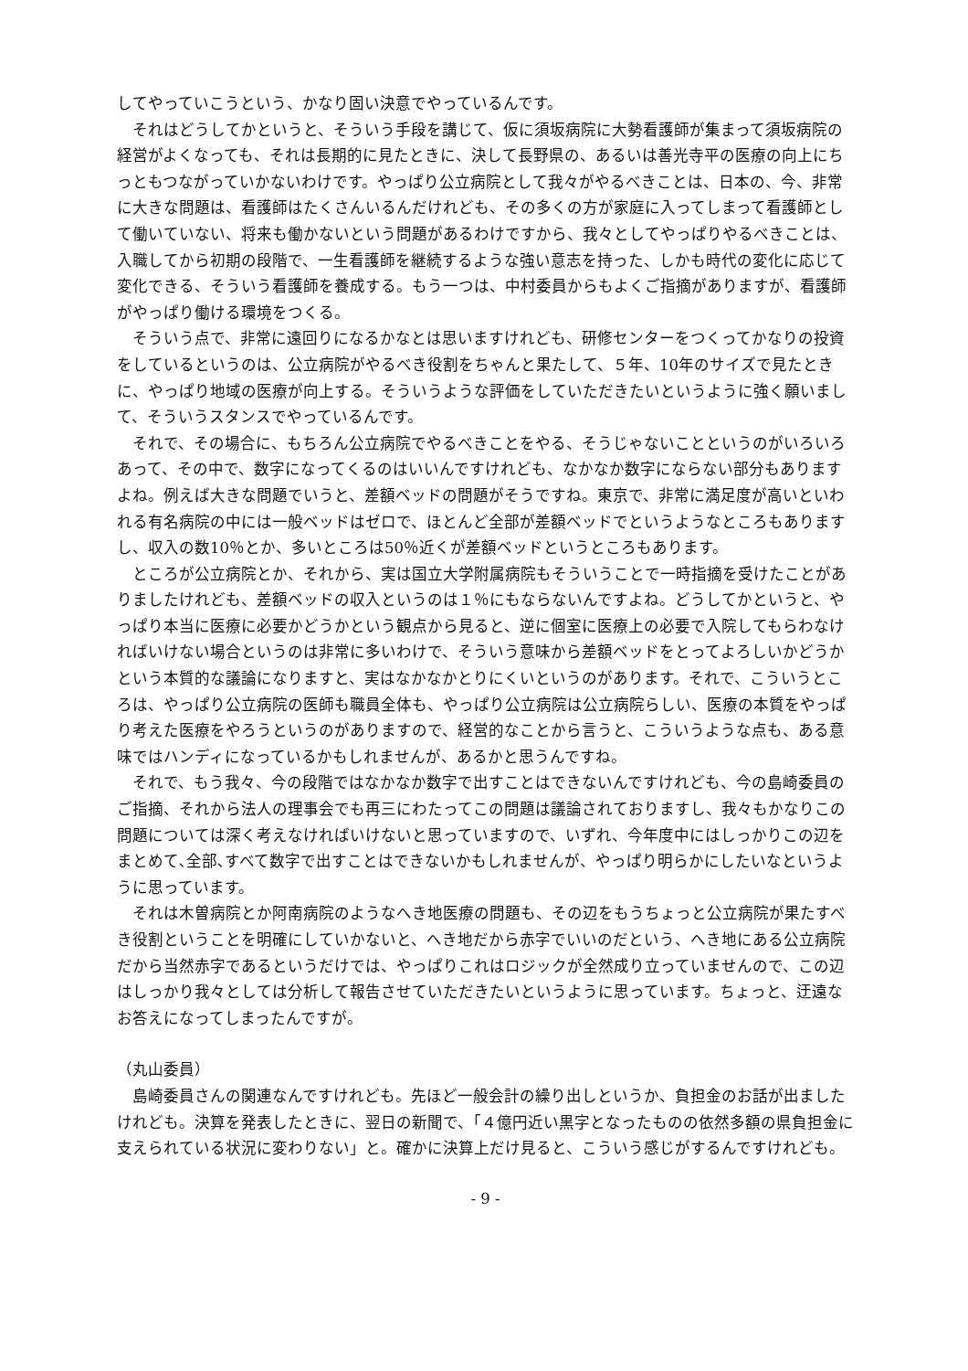してやっていこうという、かなり固い決意でやっているんです。
それはどうしてかというと、そういう手段を講じて、仮に須坂病院に大勢看護師が集まって須坂病院の経営がよくなっても、それは長期的に見たときに、決して長野県の、あるいは善光寺平の医療の向上にちっともつながっていかないわけです。やっぱり公立病院として我々がやるべきことは、日本の、今、非常に大きな問題は、看護師はたくさんいるんだけれども、その多くの方が家庭に入ってしまって看護師として働いていない、将来も働かないという問題があるわけですから、我々としてやっぱりやるべきことは、入職してから初期の段階で、一生看護師を継続するような強い意志を持った、しかも時代の変化に応じて変化できる、そういう看護師を養成する。もう一つは、中村委員からもよくご指摘がありますが、看護師がやっぱり働ける環境をつくる。
そういう点で、非常に遠回りになるかなとは思いますけれども、研修センターをつくってかなりの投資をしているというのは、公立病院がやるべき役割をちゃんと果たして、５年、10年のサイズで見たときに、やっぱり地域の医療が向上する。そういうような評価をしていただきたいというように強く願いまして、そういうスタンスでやっているんです。
それで、その場合に、もちろん公立病院でやるべきことをやる、そうじゃないことというのがいろいろあって、その中で、数字になってくるのはいいんですけれども、なかなか数字にならない部分もありますよね。例えば大きな問題でいうと、差額ベッドの問題がそうですね。東京で、非常に満足度が高いといわれる有名病院の中には一般ベッドはゼロで、ほとんど全部が差額ベッドでというようなところもありますし、収入の数10％とか、多いところは50％近くが差額ベッドというところもあります。
ところが公立病院とか、それから、実は国立大学附属病院もそういうことで一時指摘を受けたことがありましたけれども、差額ベッドの収入というのは１％にもならないんですよね。どうしてかというと、やっぱり本当に医療に必要かどうかという観点から見ると、逆に個室に医療上の必要で入院してもらわなければいけない場合というのは非常に多いわけで、そういう意味から差額ベッドをとってよろしいかどうかという本質的な議論になりますと、実はなかなかとりにくいというのがあります。それで、こういうところは、やっぱり公立病院の医師も職員全体も、やっぱり公立病院は公立病院らしい、医療の本質をやっぱり考えた医療をやろうというのがありますので、経営的なことから言うと、こういうような点も、ある意味ではハンディになっているかもしれませんが、あるかと思うんですね。
それで、もう我々、今の段階ではなかなか数字で出すことはできないんですけれども、今の島崎委員のご指摘、それから法人の理事会でも再三にわたってこの問題は議論されておりますし、我々もかなりこの問題については深く考えなければいけないと思っていますので、いずれ、今年度中にはしっかりこの辺をまとめて､全部､すべて数字で出すことはできないかもしれませんが、やっぱり明らかにしたいなというように思っています。
それは木曽病院とか阿南病院のようなへき地医療の問題も、その辺をもうちょっと公立病院が果たすべき役割ということを明確にしていかないと、へき地だから赤字でいいのだという、へき地にある公立病院だから当然赤字であるというだけでは、やっぱりこれはロジックが全然成り立っていませんので、この辺はしっかり我々としては分析して報告させていただきたいというように思っています。ちょっと、迂遠なお答えになってしまったんですが。
（丸山委員）
島崎委員さんの関連なんですけれども。先ほど一般会計の繰り出しというか、負担金のお話が出ましたけれども。決算を発表したときに、翌日の新聞で、「４億円近い黒字となったものの依然多額の県負担金に支えられている状況に変わりない」と。確かに決算上だけ見ると、こういう感じがするんですけれども。
- 9 -